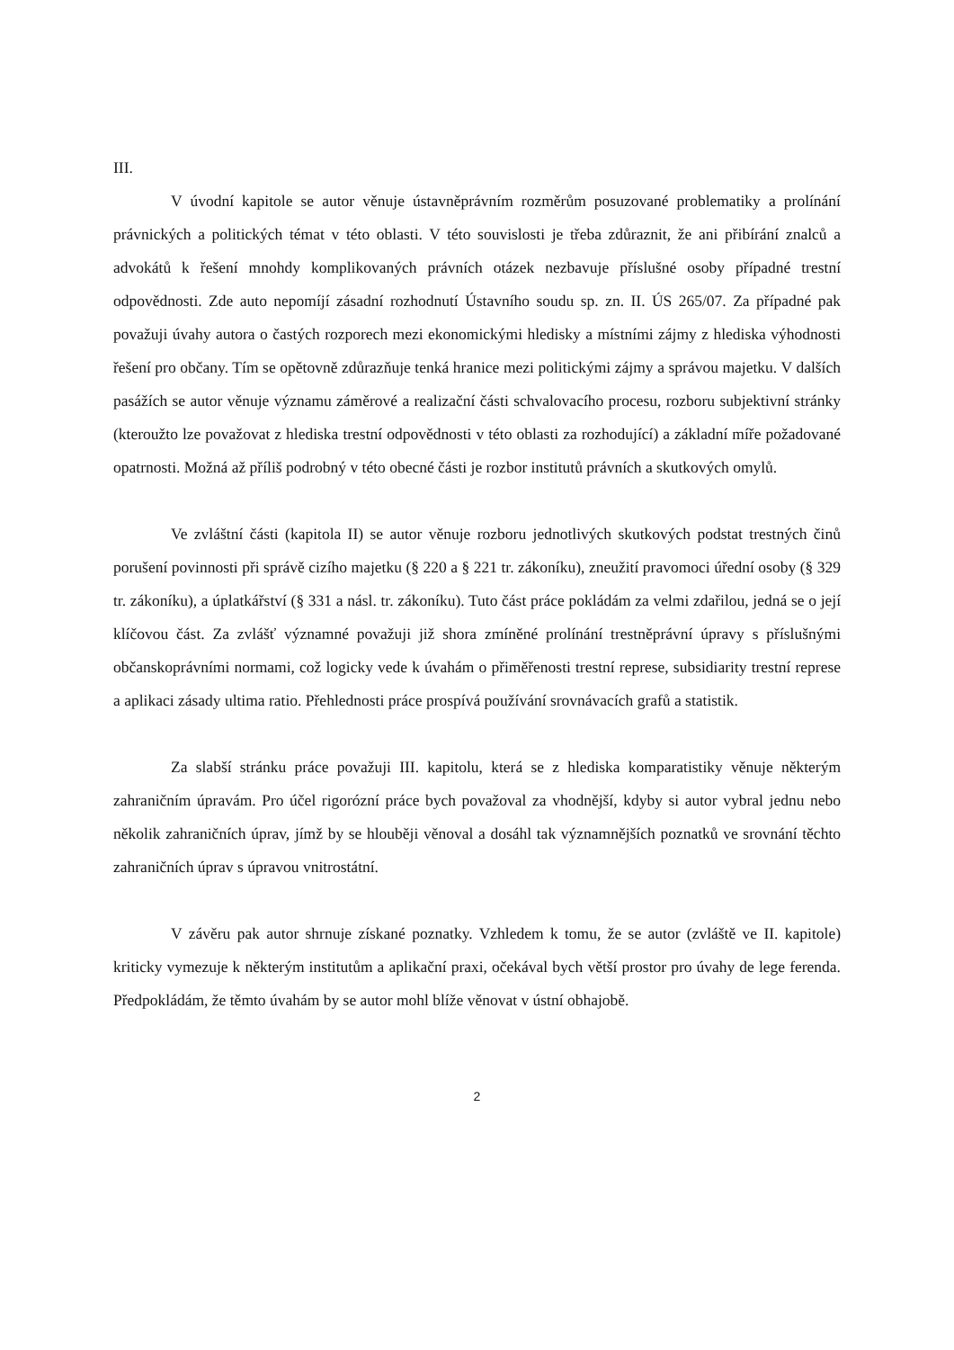III.
V úvodní kapitole se autor věnuje ústavněprávním rozměrům posuzované problematiky a prolínání právnických a politických témat v této oblasti. V této souvislosti je třeba zdůraznit, že ani přibírání znalců a advokátů k řešení mnohdy komplikovaných právních otázek nezbavuje příslušné osoby případné trestní odpovědnosti. Zde auto nepomíjí zásadní rozhodnutí Ústavního soudu sp. zn. II. ÚS 265/07. Za případné pak považuji úvahy autora o častých rozporech mezi ekonomickými hledisky a místními zájmy z hlediska výhodnosti řešení pro občany. Tím se opětovně zdůrazňuje tenká hranice mezi politickými zájmy a správou majetku. V dalších pasážích se autor věnuje významu záměrové a realizační části schvalovacího procesu, rozboru subjektivní stránky (kteroužto lze považovat z hlediska trestní odpovědnosti v této oblasti za rozhodující) a základní míře požadované opatrnosti. Možná až příliš podrobný v této obecné části je rozbor institutů právních a skutkových omylů.
Ve zvláštní části (kapitola II) se autor věnuje rozboru jednotlivých skutkových podstat trestných činů porušení povinnosti při správě cizího majetku (§ 220 a § 221 tr. zákoníku), zneužití pravomoci úřední osoby (§ 329 tr. zákoníku), a úplatkářství (§ 331 a násl. tr. zákoníku). Tuto část práce pokládám za velmi zdařilou, jedná se o její klíčovou část. Za zvlášť významné považuji již shora zmíněné prolínání trestněprávní úpravy s příslušnými občanskoprávními normami, což logicky vede k úvahám o přiměřenosti trestní represe, subsidiarity trestní represe a aplikaci zásady ultima ratio. Přehlednosti práce prospívá používání srovnávacích grafů a statistik.
Za slabší stránku práce považuji III. kapitolu, která se z hlediska komparatistiky věnuje některým zahraničním úpravám. Pro účel rigorózní práce bych považoval za vhodnější, kdyby si autor vybral jednu nebo několik zahraničních úprav, jímž by se hlouběji věnoval a dosáhl tak významnějších poznatků ve srovnání těchto zahraničních úprav s úpravou vnitrostátní.
V závěru pak autor shrnuje získané poznatky. Vzhledem k tomu, že se autor (zvláště ve II. kapitole) kriticky vymezuje k některým institutům a aplikační praxi, očekával bych větší prostor pro úvahy de lege ferenda. Předpokládám, že těmto úvahám by se autor mohl blíže věnovat v ústní obhajobě.
2